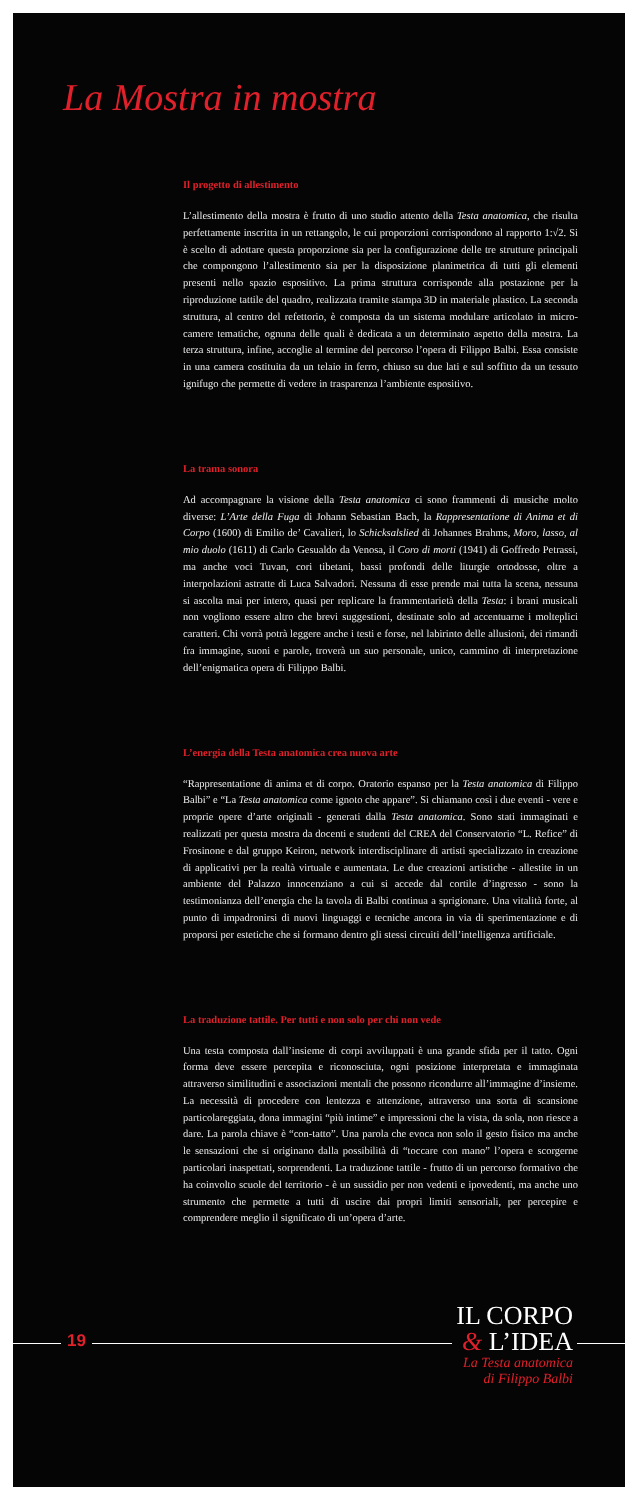La Mostra in mostra
Il progetto di allestimento
L’allestimento della mostra è frutto di uno studio attento della Testa anatomica, che risulta perfettamente inscritta in un rettangolo, le cui proporzioni corrispondono al rapporto 1:√2. Si è scelto di adottare questa proporzione sia per la configurazione delle tre strutture principali che compongono l’allestimento sia per la disposizione planimetrica di tutti gli elementi presenti nello spazio espositivo. La prima struttura corrisponde alla postazione per la riproduzione tattile del quadro, realizzata tramite stampa 3D in materiale plastico. La seconda struttura, al centro del refettorio, è composta da un sistema modulare articolato in micro-camere tematiche, ognuna delle quali è dedicata a un determinato aspetto della mostra. La terza struttura, infine, accoglie al termine del percorso l’opera di Filippo Balbi. Essa consiste in una camera costituita da un telaio in ferro, chiuso su due lati e sul soffitto da un tessuto ignifugo che permette di vedere in trasparenza l’ambiente espositivo.
La trama sonora
Ad accompagnare la visione della Testa anatomica ci sono frammenti di musiche molto diverse: L’Arte della Fuga di Johann Sebastian Bach, la Rappresentatione di Anima et di Corpo (1600) di Emilio de’ Cavalieri, lo Schicksalslied di Johannes Brahms, Moro, lasso, al mio duolo (1611) di Carlo Gesualdo da Venosa, il Coro di morti (1941) di Goffredo Petrassi, ma anche voci Tuvan, cori tibetani, bassi profondi delle liturgie ortodosse, oltre a interpolazioni astratte di Luca Salvadori. Nessuna di esse prende mai tutta la scena, nessuna si ascolta mai per intero, quasi per replicare la frammentarietà della Testa: i brani musicali non vogliono essere altro che brevi suggestioni, destinate solo ad accentuarne i molteplici caratteri. Chi vorrà potrà leggere anche i testi e forse, nel labirinto delle allusioni, dei rimandi fra immagine, suoni e parole, troverà un suo personale, unico, cammino di interpretazione dell’enigmatica opera di Filippo Balbi.
L’energia della Testa anatomica crea nuova arte
“Rappresentatione di anima et di corpo. Oratorio espanso per la Testa anatomica di Filippo Balbi” e “La Testa anatomica come ignoto che appare”. Si chiamano così i due eventi - vere e proprie opere d’arte originali - generati dalla Testa anatomica. Sono stati immaginati e realizzati per questa mostra da docenti e studenti del CREA del Conservatorio “L. Refice” di Frosinone e dal gruppo Keiron, network interdisciplinare di artisti specializzato in creazione di applicativi per la realtà virtuale e aumentata. Le due creazioni artistiche - allestite in un ambiente del Palazzo innocenziano a cui si accede dal cortile d’ingresso - sono la testimonianza dell’energia che la tavola di Balbi continua a sprigionare. Una vitalità forte, al punto di impadronirsi di nuovi linguaggi e tecniche ancora in via di sperimentazione e di proporsi per estetiche che si formano dentro gli stessi circuiti dell’intelligenza artificiale.
La traduzione tattile. Per tutti e non solo per chi non vede
Una testa composta dall’insieme di corpi avviluppati è una grande sfida per il tatto. Ogni forma deve essere percepita e riconosciuta, ogni posizione interpretata e immaginata attraverso similitudini e associazioni mentali che possono ricondurre all’immagine d’insieme. La necessità di procedere con lentezza e attenzione, attraverso una sorta di scansione particolareggiata, dona immagini “più intime” e impressioni che la vista, da sola, non riesce a dare. La parola chiave è “con-tatto”. Una parola che evoca non solo il gesto fisico ma anche le sensazioni che si originano dalla possibilità di “toccare con mano” l’opera e scorgerne particolari inaspettati, sorprendenti. La traduzione tattile - frutto di un percorso formativo che ha coinvolto scuole del territorio - è un sussidio per non vedenti e ipovedenti, ma anche uno strumento che permette a tutti di uscire dai propri limiti sensoriali, per percepire e comprendere meglio il significato di un’opera d’arte.
19
IL CORPO
& L’IDEA
La Testa anatomica
di Filippo Balbi